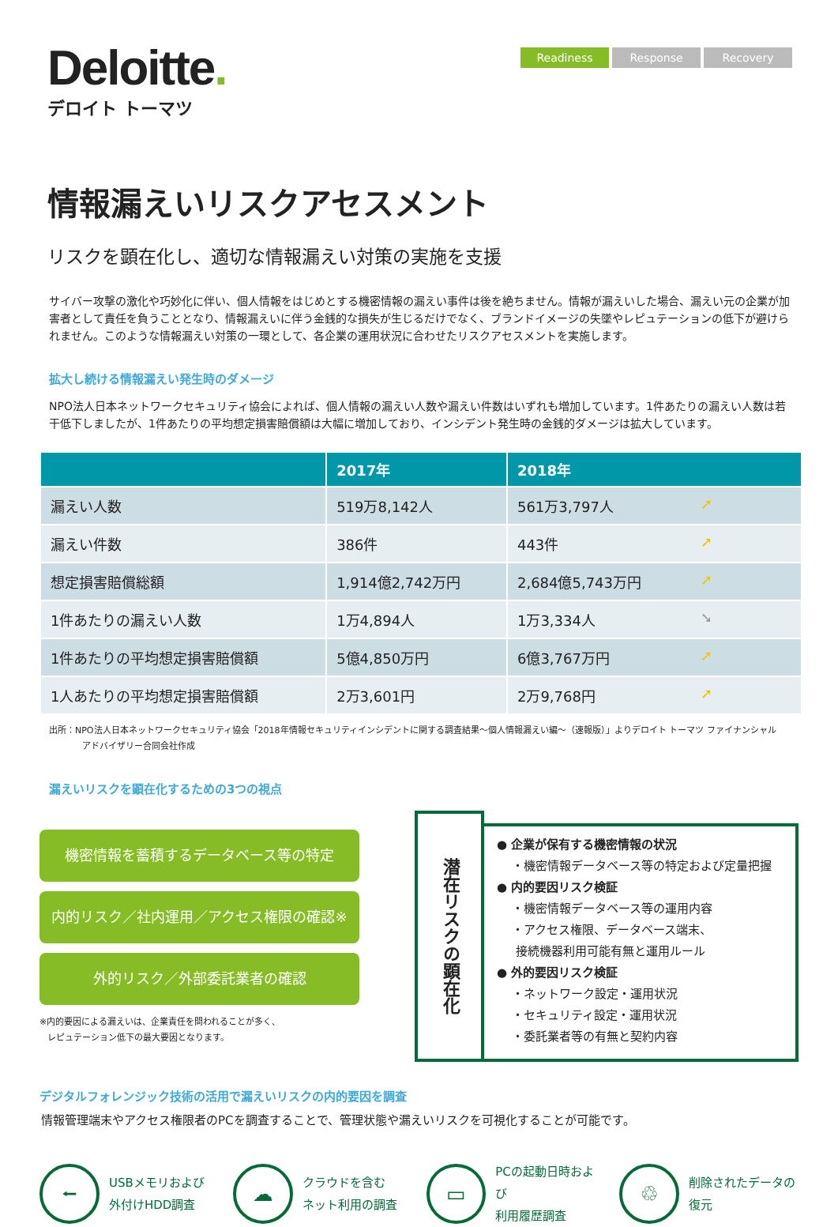Deloitte.
デロイト トーマツ
Readiness Response Recovery
情報漏えいリスクアセスメント
リスクを顕在化し、適切な情報漏えい対策の実施を支援
サイバー攻撃の激化や巧妙化に伴い、個人情報をはじめとする機密情報の漏えい事件は後を絶ちません。情報が漏えいした場合、漏えい元の企業が加害者として責任を負うこととなり、情報漏えいに伴う金銭的な損失が生じるだけでなく、ブランドイメージの失墜やレピュテーションの低下が避けられません。このような情報漏えい対策の一環として、各企業の運用状況に合わせたリスクアセスメントを実施します。
拡大し続ける情報漏えい発生時のダメージ
NPO法人日本ネットワークセキュリティ協会によれば、個人情報の漏えい人数や漏えい件数はいずれも増加しています。1件あたりの漏えい人数は若干低下しましたが、1件あたりの平均想定損害賠償額は大幅に増加しており、インシデント発生時の金銭的ダメージは拡大しています。
| | 2017年 | 2018年 |
| --- | --- | --- |
| 漏えい人数 | 519万8,142人 | 561万3,797人 ➚ |
| 漏えい件数 | 386件 | 443件 ➚ |
| 想定損害賠償総額 | 1,914億2,742万円 | 2,684億5,743万円 ➚ |
| 1件あたりの漏えい人数 | 1万4,894人 | 1万3,334人 ➘ |
| 1件あたりの平均想定損害賠償額 | 5億4,850万円 | 6億3,767万円 ➚ |
| 1人あたりの平均想定損害賠償額 | 2万3,601円 | 2万9,768円 ➚ |
出所：NPO法人日本ネットワークセキュリティ協会「2018年情報セキュリティインシデントに関する調査結果～個人情報漏えい編～（速報版）」よりデロイト トーマツ ファイナンシャル
アドバイザリー合同会社作成
漏えいリスクを顕在化するための3つの視点
機密情報を蓄積するデータベース等の特定
内的リスク／社内運用／アクセス権限の確認※
外的リスク／外部委託業者の確認
※内的要因による漏えいは、企業責任を問われることが多く、
レピュテーション低下の最大要因となります。
潜在リスクの顕在化
● 企業が保有する機密情報の状況
・機密情報データベース等の特定および定量把握
● 内的要因リスク検証
・機密情報データベース等の運用内容
・アクセス権限、データベース端末、
接続機器利用可能有無と運用ルール
● 外的要因リスク検証
・ネットワーク設定・運用状況
・セキュリティ設定・運用状況
・委託業者等の有無と契約内容
デジタルフォレンジック技術の活用で漏えいリスクの内的要因を調査
情報管理端末やアクセス権限者のPCを調査することで、管理状態や漏えいリスクを可視化することが可能です。
⭠
USBメモリおよび
外付けHDD調査
☁
クラウドを含む
ネット利用の調査
▭
PCの起動日時および
利用履歴調査
♲
削除されたデータの
復元